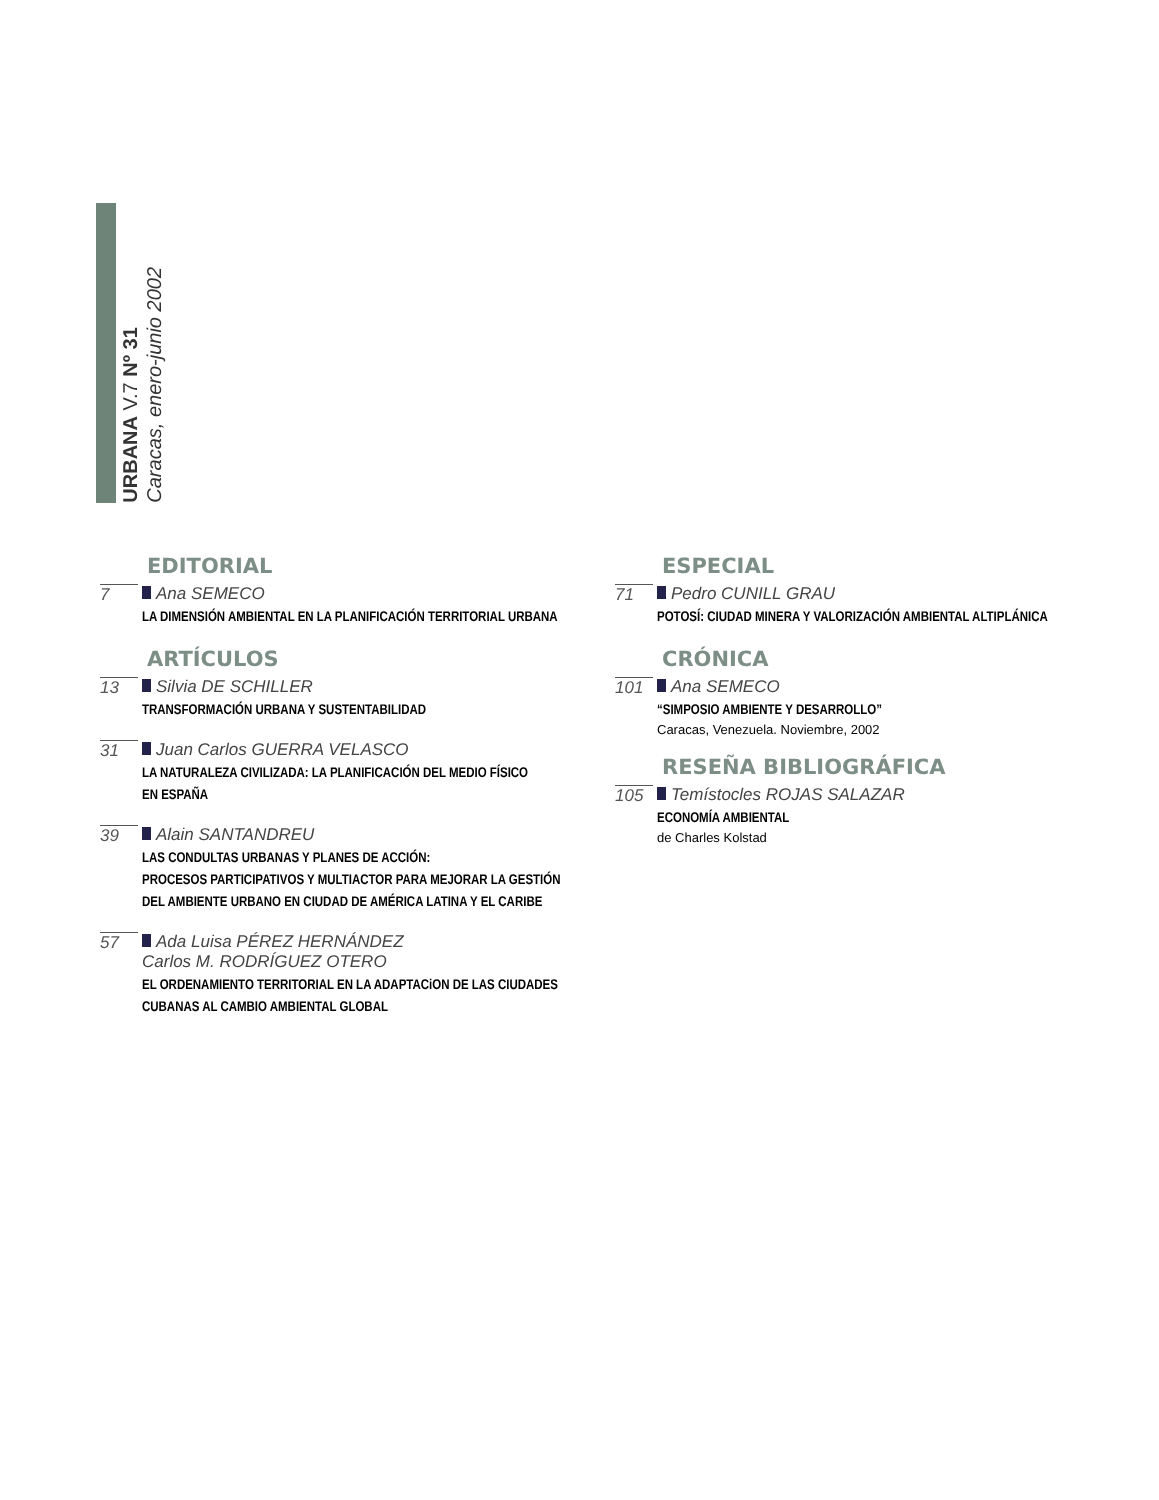URBANA V.7 Nº 31
Caracas, enero-junio 2002
EDITORIAL
7 Ana SEMECO
LA DIMENSIÓN AMBIENTAL EN LA PLANIFICACIÓN TERRITORIAL URBANA
ARTÍCULOS
13 Silvia DE SCHILLER
TRANSFORMACIÓN URBANA Y SUSTENTABILIDAD
31 Juan Carlos GUERRA VELASCO
LA NATURALEZA CIVILIZADA: LA PLANIFICACIÓN DEL MEDIO FÍSICO
EN ESPAÑA
39 Alain SANTANDREU
LAS CONDULTAS URBANAS Y PLANES DE ACCIÓN:
PROCESOS PARTICIPATIVOS Y MULTIACTOR PARA MEJORAR LA GESTIÓN
DEL AMBIENTE URBANO EN CIUDAD DE AMÉRICA LATINA Y EL CARIBE
57 Ada Luisa PÉREZ HERNÁNDEZ
Carlos M. RODRÍGUEZ OTERO
EL ORDENAMIENTO TERRITORIAL EN LA ADAPTACiON DE LAS CIUDADES
CUBANAS AL CAMBIO AMBIENTAL GLOBAL
ESPECIAL
71 Pedro CUNILL GRAU
POTOSÍ: CIUDAD MINERA Y VALORIZACIÓN AMBIENTAL ALTIPLÁNICA
CRÓNICA
101 Ana SEMECO
“SIMPOSIO AMBIENTE Y DESARROLLO”
Caracas, Venezuela. Noviembre, 2002
RESEÑA BIBLIOGRÁFICA
105 Temístocles ROJAS SALAZAR
ECONOMÍA AMBIENTAL
de Charles Kolstad